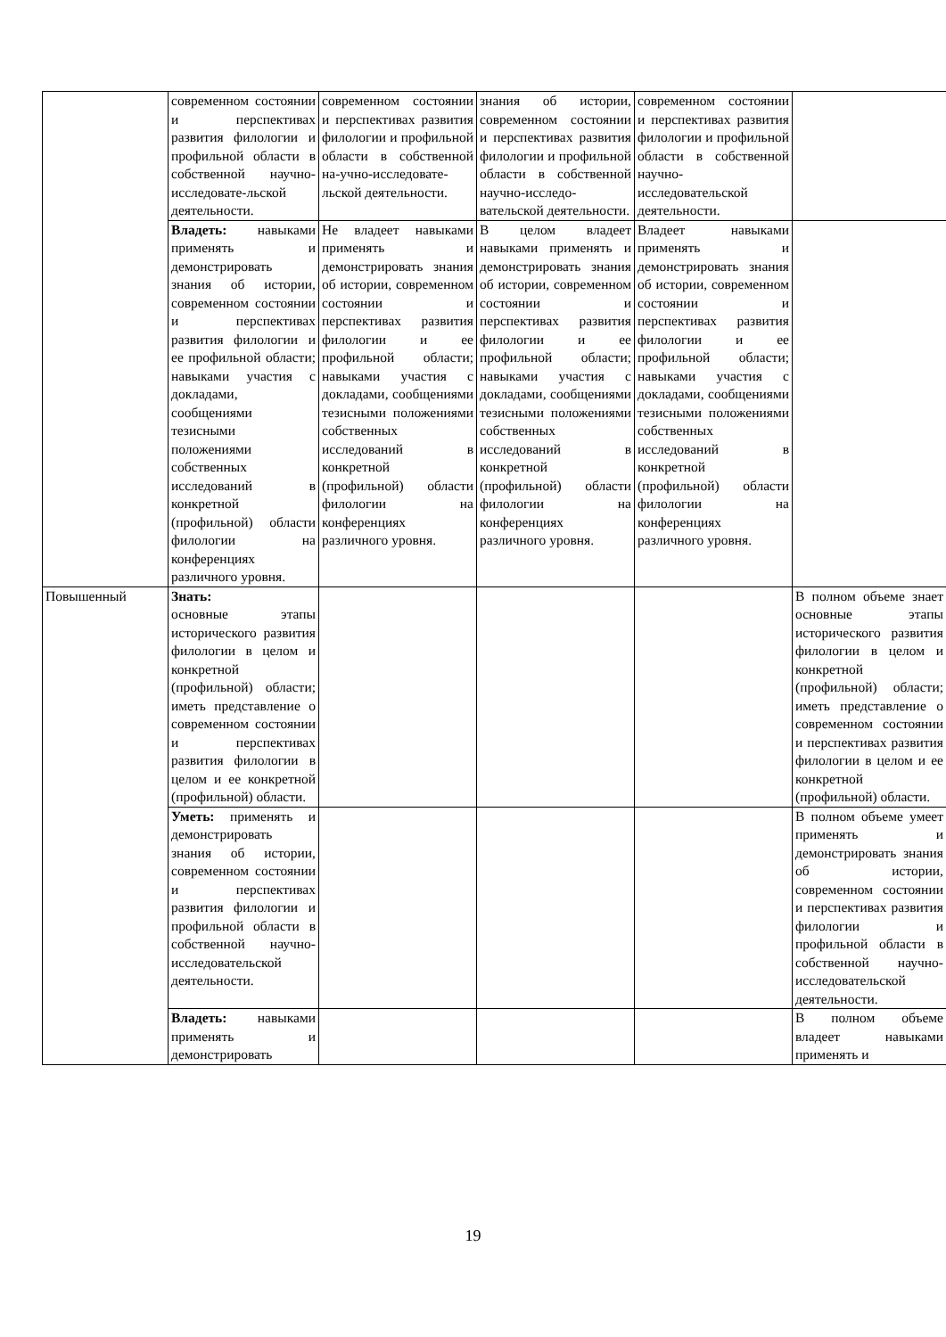| | современном состоянии и перспективах развития филологии и профильной области в собственной научно-исследовате-льской деятельности. | современном состоянии и перспективах развития филологии и профильной области в собственной на-учно-исследовате-льской деятельности. | знания об истории, современном состоянии и перспективах развития филологии и профильной области в собственной научно-исследо-вательской деятельности. | современном состоянии и перспективах развития филологии и профильной области в собственной научно-исследовательской деятельности. | |
| | Владеть: навыками применять и демонстрировать знания об истории, современном состоянии и перспективах развития филологии и ее профильной области; навыками участия с докладами, сообщениями тезисными положениями собственных исследований в конкретной (профильной) области филологии на конференциях различного уровня. | Не владеет навыками применять и демонстрировать знания об истории, современном состоянии и перспективах развития филологии и ее профильной области; навыками участия с докладами, сообщениями тезисными положениями собственных исследований в конкретной (профильной) области филологии на конференциях различного уровня. | В целом владеет навыками применять и демонстрировать знания об истории, современном состоянии и перспективах развития филологии и ее профильной области; навыками участия с докладами, сообщениями тезисными положениями собственных исследований в конкретной (профильной) области филологии на конференциях различного уровня. | Владеет навыками применять и демонстрировать знания об истории, современном состоянии и перспективах развития филологии и ее профильной области; навыками участия с докладами, сообщениями тезисными положениями собственных исследований в конкретной (профильной) области филологии на конференциях различного уровня. | |
| Повышенный | Знать: основные этапы исторического развития филологии в целом и конкретной (профильной) области; иметь представление о современном состоянии и перспективах развития филологии в целом и ее конкретной (профильной) области. | | | | В полном объеме знает основные этапы исторического развития филологии в целом и конкретной (профильной) области; иметь представление о современном состоянии и перспективах развития филологии в целом и ее конкретной (профильной) области. |
| | Уметь: применять и демонстрировать знания об истории, современном состоянии и перспективах развития филологии и профильной области в собственной научно-исследовательской деятельности. | | | | В полном объеме умеет применять и демонстрировать знания об истории, современном состоянии и перспективах развития филологии и профильной области в собственной научно-исследовательской деятельности. |
| | Владеть: навыками применять и демонстрировать | | | | В полном объеме владеет навыками применять и |
19